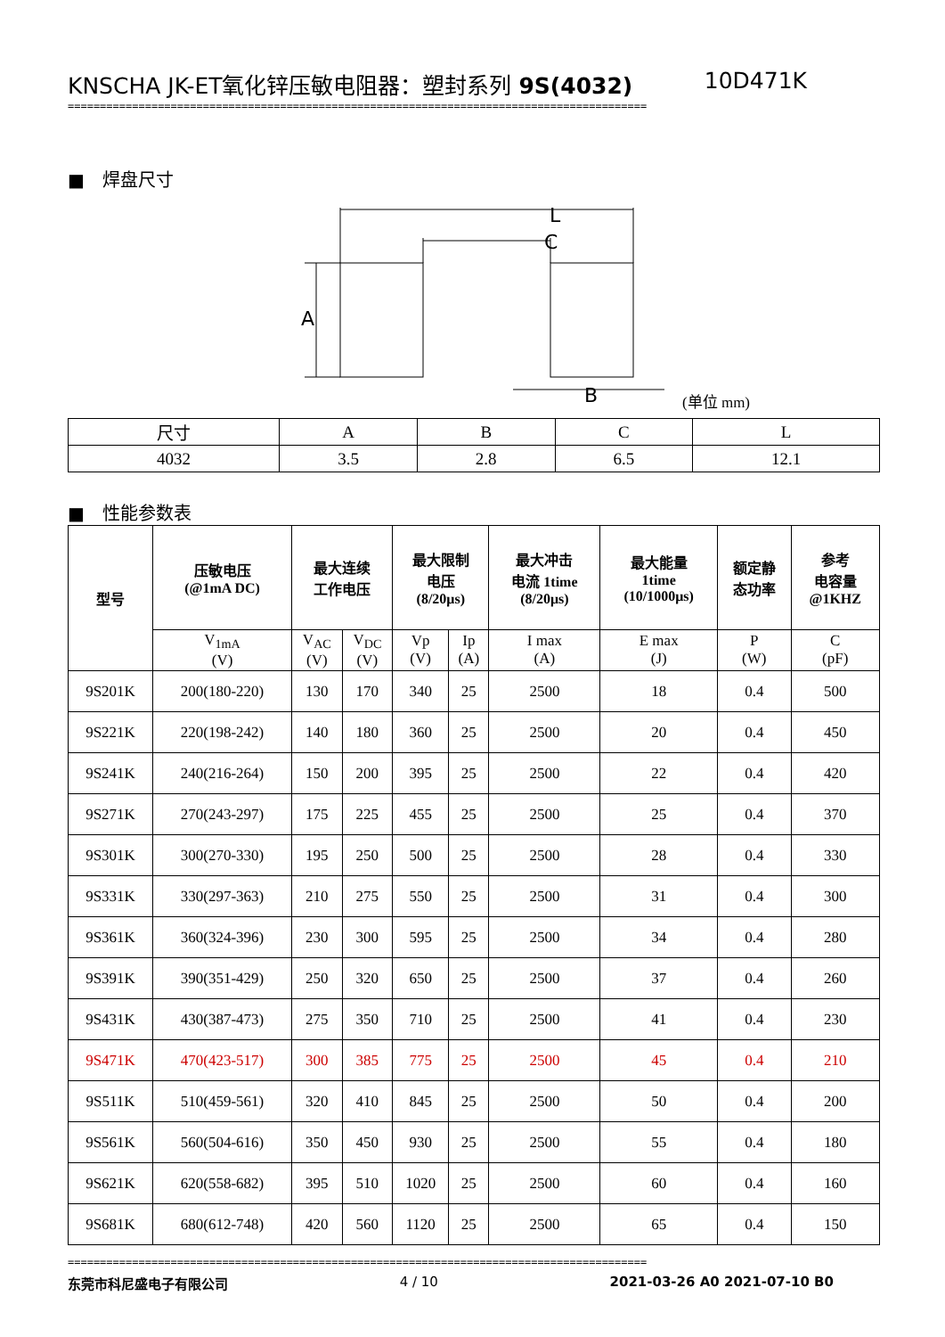KNSCHA JK-ET氧化锌压敏电阻器：塑封系列 9S(4032) 10D471K
==========================================================================================
■　焊盘尺寸
L
C
A
B
(单位 mm)
| 尺寸 | A | B | C | L |
| 4032 | 3.5 | 2.8 | 6.5 | 12.1 |
■　性能参数表
| 型号 | 压敏电压 (@1mA DC) | 最大连续 工作电压 | | 最大限制 电压 (8/20μs) | | 最大冲击 电流 1time (8/20μs) | 最大能量 1time (10/1000μs) | 额定静 态功率 | 参考 电容量 @1KHZ |
| --- | --- | --- | --- | --- | --- | --- | --- | --- | --- |
| | V<sub>1mA</sub> (V) | V<sub>AC</sub> (V) | V<sub>DC</sub> (V) | Vp (V) | Ip (A) | I max (A) | E max (J) | P (W) | C (pF) |
| 9S201K | 200(180-220) | 130 | 170 | 340 | 25 | 2500 | 18 | 0.4 | 500 |
| 9S221K | 220(198-242) | 140 | 180 | 360 | 25 | 2500 | 20 | 0.4 | 450 |
| 9S241K | 240(216-264) | 150 | 200 | 395 | 25 | 2500 | 22 | 0.4 | 420 |
| 9S271K | 270(243-297) | 175 | 225 | 455 | 25 | 2500 | 25 | 0.4 | 370 |
| 9S301K | 300(270-330) | 195 | 250 | 500 | 25 | 2500 | 28 | 0.4 | 330 |
| 9S331K | 330(297-363) | 210 | 275 | 550 | 25 | 2500 | 31 | 0.4 | 300 |
| 9S361K | 360(324-396) | 230 | 300 | 595 | 25 | 2500 | 34 | 0.4 | 280 |
| 9S391K | 390(351-429) | 250 | 320 | 650 | 25 | 2500 | 37 | 0.4 | 260 |
| 9S431K | 430(387-473) | 275 | 350 | 710 | 25 | 2500 | 41 | 0.4 | 230 |
| 9S471K | 470(423-517) | 300 | 385 | 775 | 25 | 2500 | 45 | 0.4 | 210 |
| 9S511K | 510(459-561) | 320 | 410 | 845 | 25 | 2500 | 50 | 0.4 | 200 |
| 9S561K | 560(504-616) | 350 | 450 | 930 | 25 | 2500 | 55 | 0.4 | 180 |
| 9S621K | 620(558-682) | 395 | 510 | 1020 | 25 | 2500 | 60 | 0.4 | 160 |
| 9S681K | 680(612-748) | 420 | 560 | 1120 | 25 | 2500 | 65 | 0.4 | 150 |
==========================================================================================
东莞市科尼盛电子有限公司 4 / 10 2021-03-26 A0 2021-07-10 B0